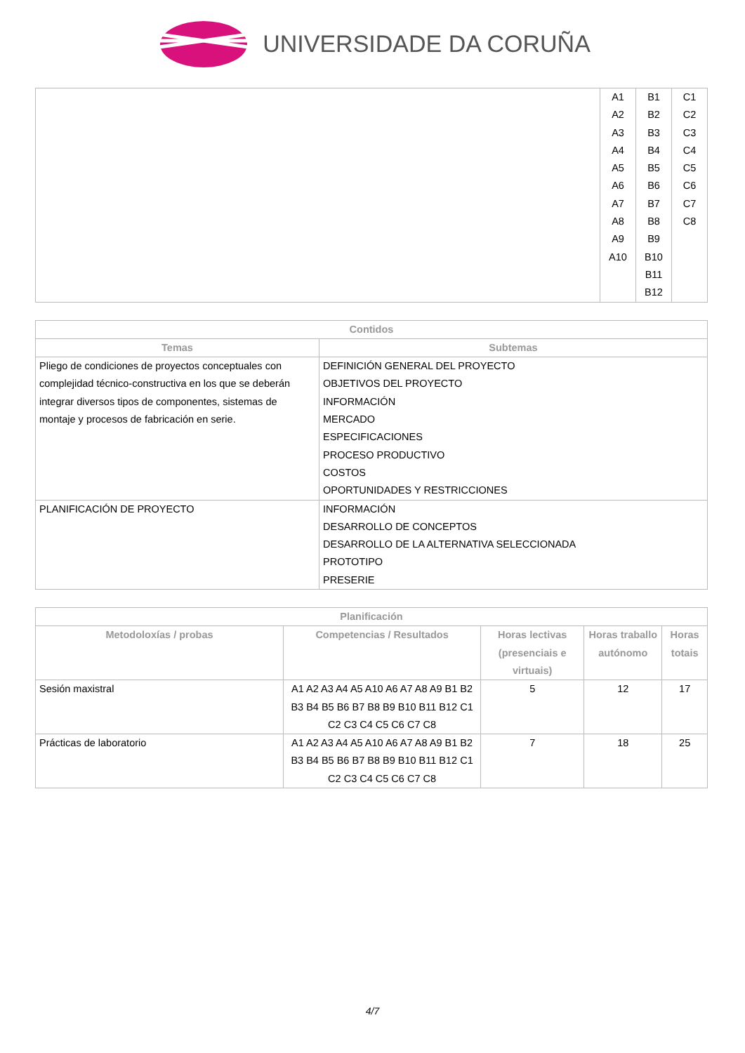UNIVERSIDADE DA CORUÑA
| | A1 A2 A3 A4 A5 A6 A7 A8 A9 A10 | B1 B2 B3 B4 B5 B6 B7 B8 B9 B10 B11 B12 | C1 C2 C3 C4 C5 C6 C7 C8 |
| Contidos | |
| --- | --- |
| Temas | Subtemas |
| Pliego de condiciones de proyectos conceptuales con complejidad técnico-constructiva en los que se deberán integrar diversos tipos de componentes, sistemas de montaje y procesos de fabricación en serie. | DEFINICIÓN GENERAL DEL PROYECTO OBJETIVOS DEL PROYECTO INFORMACIÓN MERCADO ESPECIFICACIONES PROCESO PRODUCTIVO COSTOS OPORTUNIDADES Y RESTRICCIONES |
| PLANIFICACIÓN DE PROYECTO | INFORMACIÓN DESARROLLO DE CONCEPTOS DESARROLLO DE LA ALTERNATIVA SELECCIONADA PROTOTIPO PRESERIE |
| Planificación | | | | |
| --- | --- | --- | --- | --- |
| Metodoloxías / probas | Competencias / Resultados | Horas lectivas (presenciais e virtuais) | Horas traballo autónomo | Horas totais |
| Sesión maxistral | A1 A2 A3 A4 A5 A10 A6 A7 A8 A9 B1 B2 B3 B4 B5 B6 B7 B8 B9 B10 B11 B12 C1 C2 C3 C4 C5 C6 C7 C8 | 5 | 12 | 17 |
| Prácticas de laboratorio | A1 A2 A3 A4 A5 A10 A6 A7 A8 A9 B1 B2 B3 B4 B5 B6 B7 B8 B9 B10 B11 B12 C1 C2 C3 C4 C5 C6 C7 C8 | 7 | 18 | 25 |
4/7